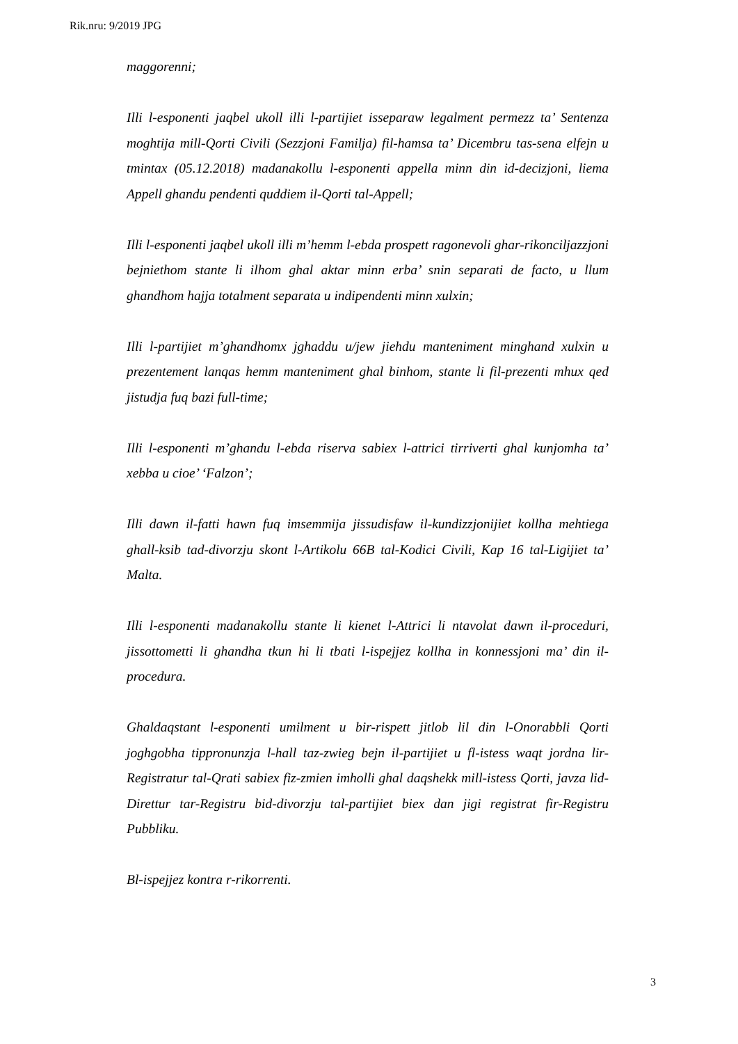Rik.nru: 9/2019 JPG
maggorenni;
Illi l-esponenti jaqbel ukoll illi l-partijiet isseparaw legalment permezz ta’ Sentenza moghtija mill-Qorti Civili (Sezzjoni Familja) fil-hamsa ta’ Dicembru tas-sena elfejn u tmintax (05.12.2018) madanakollu l-esponenti appella minn din id-decizjoni, liema Appell ghandu pendenti quddiem il-Qorti tal-Appell;
Illi l-esponenti jaqbel ukoll illi m’hemm l-ebda prospett ragonevoli ghar-rikonciljazzjoni bejniethom stante li ilhom ghal aktar minn erba’ snin separati de facto, u llum ghandhom hajja totalment separata u indipendenti minn xulxin;
Illi l-partijiet m’ghandhomx jghaddu u/jew jiehdu manteniment minghand xulxin u prezentement lanqas hemm manteniment ghal binhom, stante li fil-prezenti mhux qed jistudja fuq bazi full-time;
Illi l-esponenti m’ghandu l-ebda riserva sabiex l-attrici tirriverti ghal kunjomha ta’ xebba u cioe’ ‘Falzon’;
Illi dawn il-fatti hawn fuq imsemmija jissudisfaw il-kundizzjonijiet kollha mehtiega ghall-ksib tad-divorzju skont l-Artikolu 66B tal-Kodici Civili, Kap 16 tal-Ligijiet ta’ Malta.
Illi l-esponenti madanakollu stante li kienet l-Attrici li ntavolat dawn il-proceduri, jissottometti li ghandha tkun hi li tbati l-ispejjez kollha in konnessjoni ma’ din il-procedura.
Ghaldaqstant l-esponenti umilment u bir-rispett jitlob lil din l-Onorabbli Qorti joghgobha tippronunzja l-hall taz-zwieg bejn il-partijiet u fl-istess waqt jordna lir-Registratur tal-Qrati sabiex fiz-zmien imholli ghal daqshekk mill-istess Qorti, javza lid-Direttur tar-Registru bid-divorzju tal-partijiet biex dan jigi registrat fir-Registru Pubbliku.
Bl-ispejjez kontra r-rikorrenti.
3